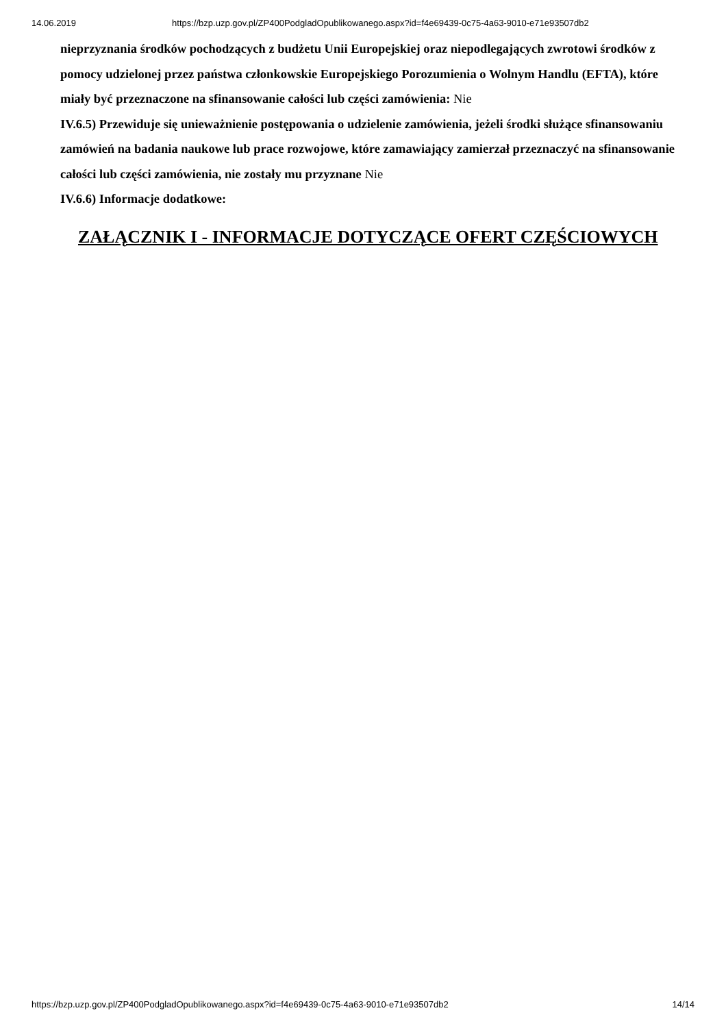14.06.2019 https://bzp.uzp.gov.pl/ZP400PodgladOpublikowanego.aspx?id=f4e69439-0c75-4a63-9010-e71e93507db2
nieprzyznania środków pochodzących z budżetu Unii Europejskiej oraz niepodlegających zwrotowi środków z pomocy udzielonej przez państwa członkowskie Europejskiego Porozumienia o Wolnym Handlu (EFTA), które miały być przeznaczone na sfinansowanie całości lub części zamówienia: Nie
IV.6.5) Przewiduje się unieważnienie postępowania o udzielenie zamówienia, jeżeli środki służące sfinansowaniu zamówień na badania naukowe lub prace rozwojowe, które zamawiający zamierzał przeznaczyć na sfinansowanie całości lub części zamówienia, nie zostały mu przyznane Nie
IV.6.6) Informacje dodatkowe:
ZAŁĄCZNIK I - INFORMACJE DOTYCZĄCE OFERT CZĘŚCIOWYCH
https://bzp.uzp.gov.pl/ZP400PodgladOpublikowanego.aspx?id=f4e69439-0c75-4a63-9010-e71e93507db2 14/14